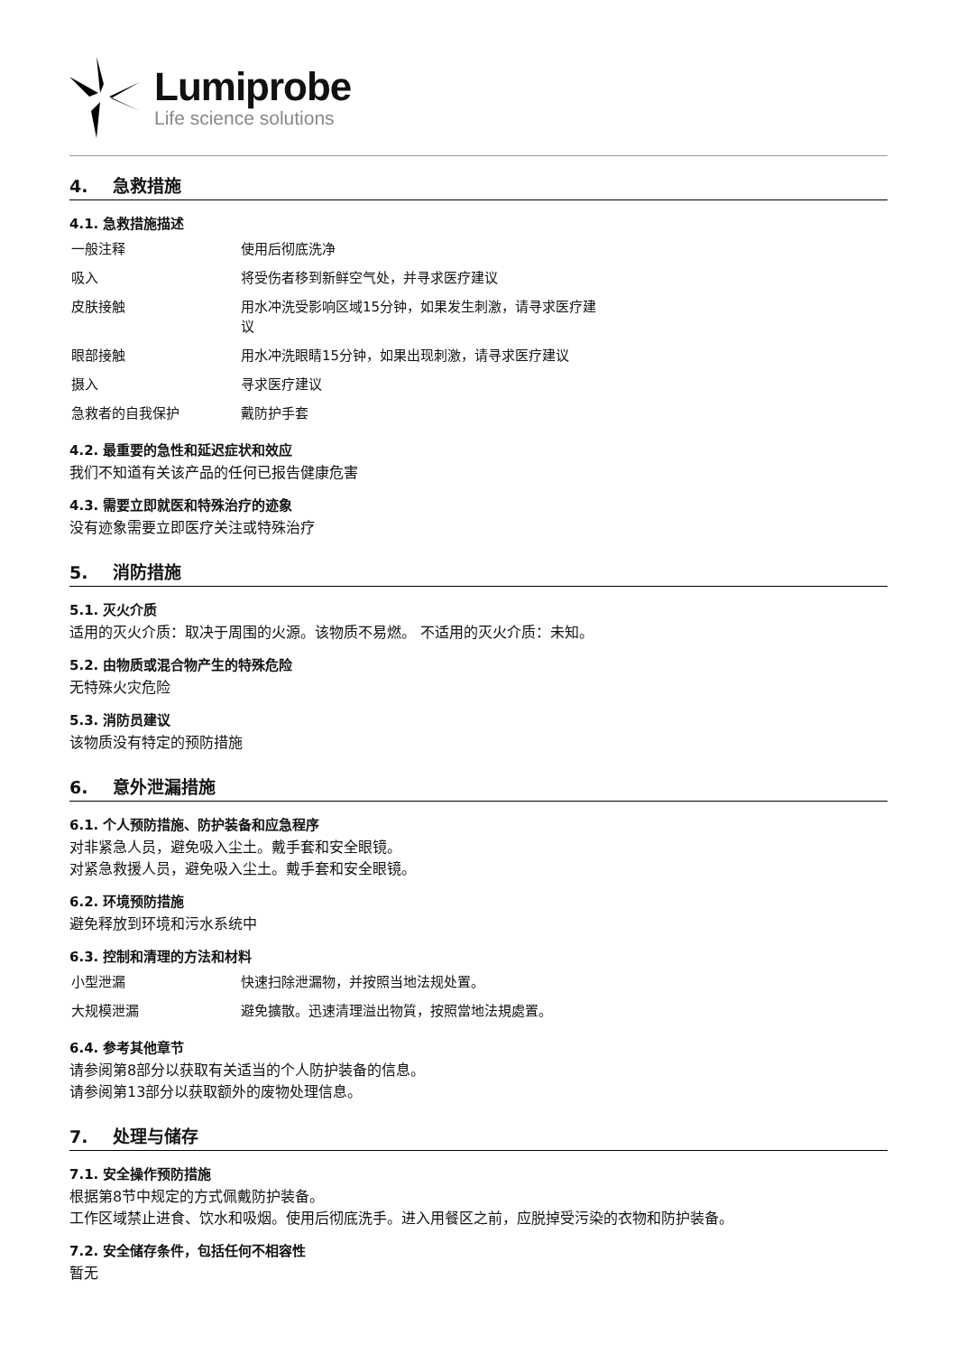Lumiprobe
Life science solutions
4. 急救措施
4.1. 急救措施描述
| 一般注释 | 使用后彻底洗净 |
| 吸入 | 将受伤者移到新鲜空气处，并寻求医疗建议 |
| 皮肤接触 | 用水冲洗受影响区域15分钟，如果发生刺激，请寻求医疗建议 |
| 眼部接触 | 用水冲洗眼睛15分钟，如果出现刺激，请寻求医疗建议 |
| 摄入 | 寻求医疗建议 |
| 急救者的自我保护 | 戴防护手套 |
4.2. 最重要的急性和延迟症状和效应
我们不知道有关该产品的任何已报告健康危害
4.3. 需要立即就医和特殊治疗的迹象
没有迹象需要立即医疗关注或特殊治疗
5. 消防措施
5.1. 灭火介质
适用的灭火介质：取决于周围的火源。该物质不易燃。 不适用的灭火介质：未知。
5.2. 由物质或混合物产生的特殊危险
无特殊火灾危险
5.3. 消防员建议
该物质没有特定的预防措施
6. 意外泄漏措施
6.1. 个人预防措施、防护装备和应急程序
对非紧急人员，避免吸入尘土。戴手套和安全眼镜。
对紧急救援人员，避免吸入尘土。戴手套和安全眼镜。
6.2. 环境预防措施
避免释放到环境和污水系统中
6.3. 控制和清理的方法和材料
| 小型泄漏 | 快速扫除泄漏物，并按照当地法规处置。 |
| 大规模泄漏 | 避免擴散。迅速清理溢出物質，按照當地法規處置。 |
6.4. 参考其他章节
请参阅第8部分以获取有关适当的个人防护装备的信息。
请参阅第13部分以获取额外的废物处理信息。
7. 处理与储存
7.1. 安全操作预防措施
根据第8节中规定的方式佩戴防护装备。
工作区域禁止进食、饮水和吸烟。使用后彻底洗手。进入用餐区之前，应脱掉受污染的衣物和防护装备。
7.2. 安全储存条件，包括任何不相容性
暂无